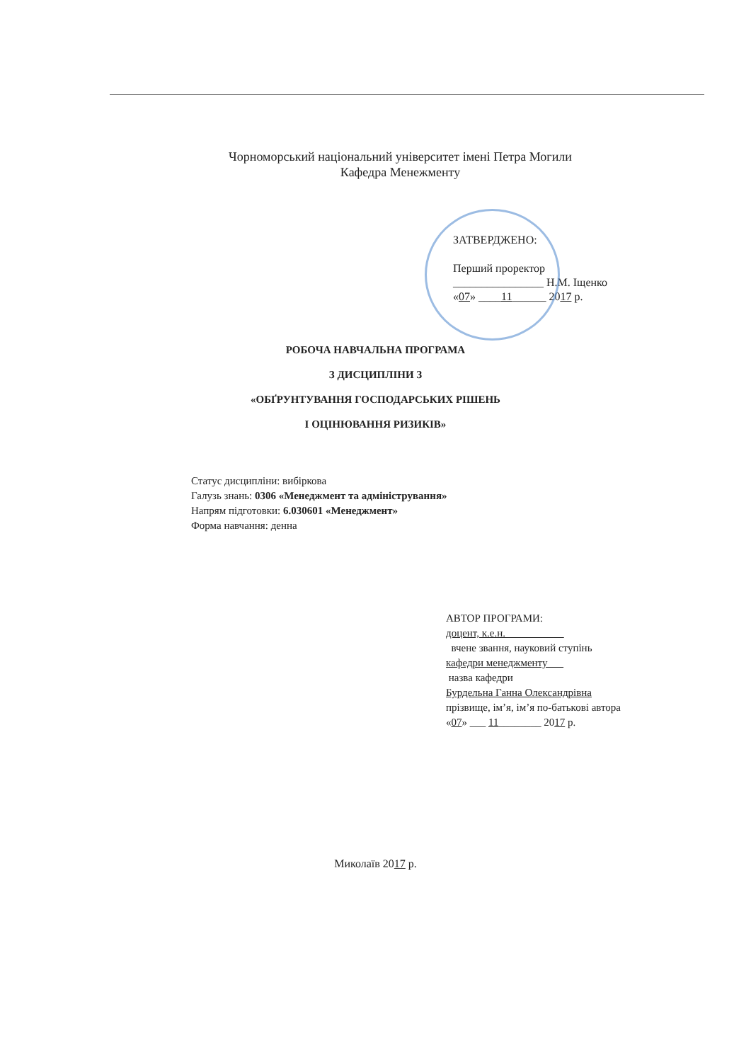Чорноморський національний університет імені Петра Могили
Кафедра Менежменту
ЗАТВЕРДЖЕНО:
Перший проректор
________________ Н.М. Іщенко
«07» ____11______ 2017 р.
РОБОЧА НАВЧАЛЬНА ПРОГРАМА
З ДИСЦИПЛІНИ З
«ОБҐРУНТУВАННЯ ГОСПОДАРСЬКИХ РІШЕНЬ
І ОЦІНЮВАННЯ РИЗИКІВ»
Статус дисципліни: вибіркова
Галузь знань: 0306 «Менеджмент та адміністрування»
Напрям підготовки: 6.030601 «Менеджмент»
Форма навчання: денна
АВТОР ПРОГРАМИ:
доцент, к.е.н.___________
вчене звання, науковий ступінь
кафедри менеджменту___
назва кафедри
Бурдельна Ганна Олександрівна
прізвище, ім’я, ім’я по-батькові автора
«07» ___ 11________ 2017 р.
Миколаїв 2017 р.